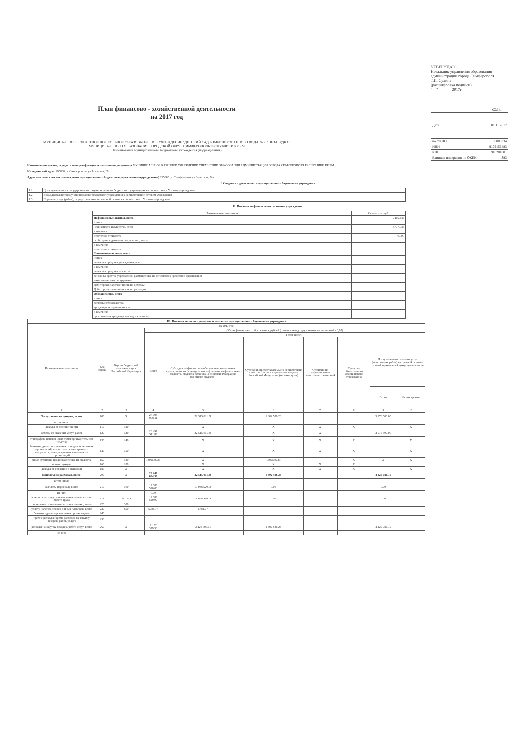План финансово - хозяйственной деятельности
на 2017 год
МУНИЦИПАЛЬНОЕ БЮДЖЕТНОЕ ДОШКОЛЬНОЕ ОБРАЗОВАТЕЛЬНОЕ УЧРЕЖДЕНИЕ "ДЕТСКИЙ САД КОМБИНИРОВАННОГО ВИДА №86 "НЕЗАБУДКА" МУНИЦИПАЛЬНОГО ОБРАЗОВАНИЯ ГОРОДСКОЙ ОКРУГ СИМФЕРОПОЛЬ РЕСПУБЛИКИ КРЫМ
Наименование муниципального бюджетного учреждения (подразделения)
УТВЕРЖДАЮ
Начальник управления образования администрации города Симферополя
Т.И. Сухина
(расшифровка подписи)
"__" ______ 2017г
| | КОДЫ |
| Дата | 01.11.2017 |
| по ОКПО | 00808334 |
| ИНН | 9102156483 |
| КПП | 910201001 |
| Единица измерения по ОКЕИ | 383 |
Наименование органа, осуществляющего функции и полномочия учредителя МУНИЦИПАЛЬНОЕ КАЗЕННОЕ УЧРЕЖДЕНИЕ УПРАВЛЕНИЕ ОБРАЗОВАНИЯ АДМИНИСТРАЦИИ ГОРОДА СИМФЕРОПОЛЯ РЕСПУБЛИКИ КРЫМ
Юридический адрес 295000 , г. Симферополь ул.Залесская, 72а
Адрес фактического местонахождения муниципального бюджетного учреждения (подразделения) 295000 , г. Симферополь ул.Залесская, 72а
I. Сведения о деятельности муниципального бюджетного учреждения
| 1.1 | Цели деятельности государственного муниципального бюджетного учреждения в соответствии с Уставом учреждения |
| 1.2 | Виды деятельности муниципального бюджетного учреждения в соответствии с Уставом учреждения |
| 1.3 | Перечень услуг (работ), осуществляемых на платной основе в соответствии с Уставом учреждения |
II. Показатели финансового состояния учреждения
| Наименование показателя | Сумма, тыс.руб. |
| --- | --- |
| Нефинансовые активы, всего | 7405.346 |
| из них: | |
| недвижимого имущества, всего | 4777.945 |
| в том числе | |
| остаточная стоимость | 0.000 |
| особо ценное движимое имущество, всего | |
| в том числе | |
| остаточная стоимость | |
| Финансовые активы, всего | |
| из них | |
| денежные средства учреждения, всего | |
| в том числе | |
| денежные средства на счетах | |
| денежные срества учреждения, размещенные на депозитах в кредитной организации | |
| иные финансовые иструменты | |
| Дебиторская задолженность по доходам | |
| Дебиторская задолженность по расходам | |
| Обязательства, всего | |
| из них | |
| долговые обязательства | |
| кредиторская задолженность | |
| в том числе | |
| просроченная кредиторская задолженность | |
| III. Показатели по поступлениям и выплатам муниципального бюджетного учреждения | | | | | | | | | |
| --- | --- | --- | --- | --- | --- | --- | --- | --- | --- |
| на 2017 год | | | | | | | | | |
| Наименование показателя | Код строки | Код по бюджетной классификации Российской Федерации | Объем финансового обеспечения, рублей (с точностью до двух знаков после запятой - 0,00) | | | | | | |
| | | | Всего | в том числе: | | | | | |
| | | | | Субсидия на финансовое обеспечение выполнения государственного (муниципального) задания из федерального бюджета, бюджета субъекта Российской Федерации (местного бюджета) | Субсидии, предоставляемые в соответствии с абз.2 п.1 ст.78.1 Бюджетного кодекса Российской Федерации (на иные цели) | Субсидии на осуществления капитальных вложений | Средства обязательного медицинского страхования | Поступления от оказания услуг (выполнения работ) на платной основе и от иной приносящей доход деятельности | |
| | | | | | | | | Всего | Из них гранты |
| 1 | 2 | 3 | 4 | 5 | 6 | 7 | 8 | 9 | 10 |
| Поступления от доходов, всего: | 100 | X | 27 794 098.11 | 22 515 011.88 | 1 302 586.23 | | | 3 976 500.00 | |
| в том числе | | | | | | | | | |
| доходы от собственности | 110 | 120 | | X | X | X | X | | X |
| доходы от оказания услуг, работ | 120 | 130 | 26 491 511.88 | 22 515 011.88 | X | X | | 3 976 500.00 | |
| от штрафов, пеней и иных сумм принудительного изъятия | 130 | 140 | | X | X | X | X | | X |
| безвозмездные поступления от наднациональных организаций, правительств иностранных государств, международных финансовых организаций | 140 | 150 | | X | X | X | X | | X |
| иные субсидии, предоставленные из бюджета | 150 | 180 | 1302586.23 | X | 1302586.23 | | X | X | X |
| прочие доходы | 160 | 180 | | X | X | X | X | | |
| доходы от операций с активами | 180 | X | | X | X | X | X | | X |
| Выплаты по расходам, всего: | 200 | X | 28 246 684.30 | 22 515 011.88 | 1 302 586.23 | | | 4 429 086.19 | |
| в том числе | | | | | | | | | |
| выплаты персоналу всего | 210 | 100 | 19 088 520.00 | 19 088 520.00 | 0.00 | | | 0.00 | |
| из них: | | | 0.00 | | | | | | |
| фонд оплаты труда и начисления на выплаты по оплате труда | 211 | 111 119 | 19 088 520.00 | 19 088 520.00 | 0.00 | | | 0.00 | |
| социальные и иные выплаты населению, всего | 220 | 300 | | | | | | | |
| уплату налогов, сборов и иных платежей, всего | 230 | 850 | 5784.77 | 5784.77 | | | | | |
| безвозмездные перечисления организациям | 240 | | | | | | | | |
| прочие расходы (кроме расходов на закупку товаров, работ, услуг) | 250 | | | | | | | | |
| расходы на закупку товаров, работ, услуг, всего | 260 | X | 9 152 379.53 | 3 420 707.11 | 1 302 586.23 | | | 4 429 086.19 | |
| из них | | | | | | | | | |